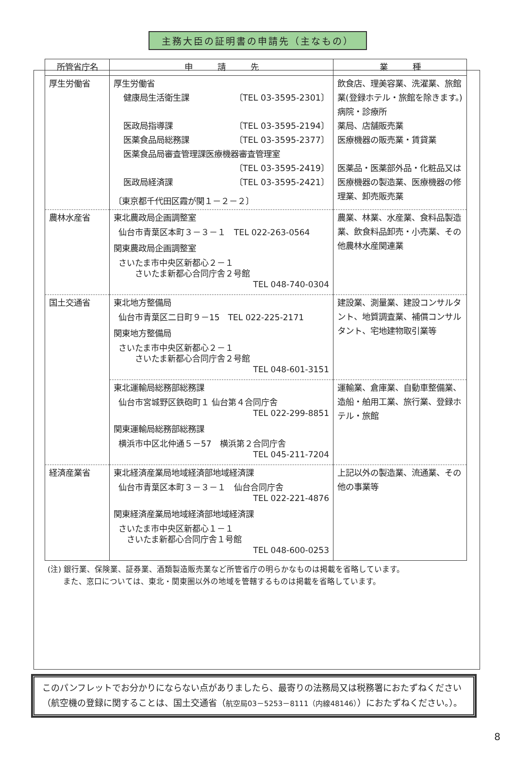主務大臣の証明書の申請先（主なもの）
| 所管省庁名 | 申 請 先 | 業 種 |
| --- | --- | --- |
| 厚生労働省 | 厚生労働省 健康局生活衛生課 〔TEL 03-3595-2301〕 医政局指導課 〔TEL 03-3595-2194〕 医薬食品局総務課 〔TEL 03-3595-2377〕 医薬食品局審査管理課医療機器審査管理室 〔TEL 03-3595-2419〕 医政局経済課 〔TEL 03-3595-2421〕 〔東京都千代田区霞が関１－２－２〕 | 飲食店、理美容業、洗濯業、旅館業(登録ホテル・旅館を除きます。) 病院・診療所 薬局、店舗販売業 医療機器の販売業・賃貸業 医薬品・医薬部外品・化粧品又は医療機器の製造業、医療機器の修理業、卸売販売業 |
| 農林水産省 | 東北農政局企画調整室 仙台市青葉区本町３－３－１ TEL 022-263-0564 関東農政局企画調整室 さいたま市中央区新都心２－１ さいたま新都心合同庁舎２号館 TEL 048-740-0304 | 農業、林業、水産業、食料品製造業、飲食料品卸売・小売業、その他農林水産関連業 |
| 国土交通省 | 東北地方整備局 仙台市青葉区二日町９－15 TEL 022-225-2171 関東地方整備局 さいたま市中央区新都心２－１ さいたま新都心合同庁舎２号館 TEL 048-601-3151 | 建設業、測量業、建設コンサルタント、地質調査業、補償コンサルタント、宅地建物取引業等 |
| | 東北運輸局総務部総務課 仙台市宮城野区鉄砲町１ 仙台第４合同庁舎 TEL 022-299-8851 関東運輸局総務部総務課 横浜市中区北仲通５－57 横浜第２合同庁舎 TEL 045-211-7204 | 運輸業、倉庫業、自動車整備業、造船・舶用工業、旅行業、登録ホテル・旅館 |
| 経済産業省 | 東北経済産業局地域経済部地域経済課 仙台市青葉区本町３－３－１ 仙台合同庁舎 TEL 022-221-4876 関東経済産業局地域経済部地域経済課 さいたま市中央区新都心１－１ さいたま新都心合同庁舎１号館 TEL 048-600-0253 | 上記以外の製造業、流通業、その他の事業等 |
(注) 銀行業、保険業、証券業、酒類製造販売業など所管省庁の明らかなものは掲載を省略しています。
　　また、窓口については、東北・関東圏以外の地域を管轄するものは掲載を省略しています。
このパンフレットでお分かりにならない点がありましたら、最寄りの法務局又は税務署におたずねください（航空機の登録に関することは、国土交通省（航空局03－5253－8111（内線48146））におたずねください。）。
8